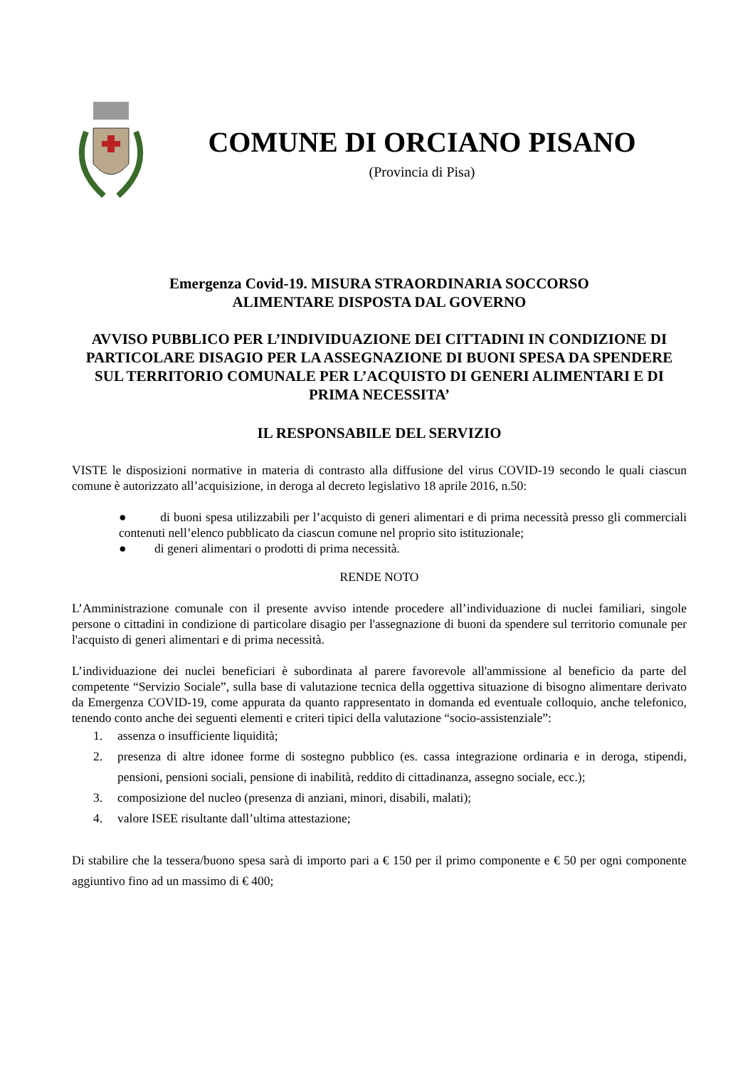COMUNE DI ORCIANO PISANO
(Provincia di Pisa)
Emergenza Covid-19. MISURA STRAORDINARIA SOCCORSO
ALIMENTARE DISPOSTA DAL GOVERNO
AVVISO PUBBLICO PER L’INDIVIDUAZIONE DEI CITTADINI IN CONDIZIONE DI PARTICOLARE DISAGIO PER LA ASSEGNAZIONE DI BUONI SPESA DA SPENDERE SUL TERRITORIO COMUNALE PER L’ACQUISTO DI GENERI ALIMENTARI E DI PRIMA NECESSITA’
IL RESPONSABILE DEL SERVIZIO
VISTE le disposizioni normative in materia di contrasto alla diffusione del virus COVID-19 secondo le quali ciascun comune è autorizzato all’acquisizione, in deroga al decreto legislativo 18 aprile 2016, n.50:
● di buoni spesa utilizzabili per l’acquisto di generi alimentari e di prima necessità presso gli commerciali contenuti nell’elenco pubblicato da ciascun comune nel proprio sito istituzionale;
● di generi alimentari o prodotti di prima necessità.
RENDE NOTO
L’Amministrazione comunale con il presente avviso intende procedere all’individuazione di nuclei familiari, singole persone o cittadini in condizione di particolare disagio per l'assegnazione di buoni da spendere sul territorio comunale per l'acquisto di generi alimentari e di prima necessità.
L’individuazione dei nuclei beneficiari è subordinata al parere favorevole all'ammissione al beneficio da parte del competente “Servizio Sociale”, sulla base di valutazione tecnica della oggettiva situazione di bisogno alimentare derivato da Emergenza COVID-19, come appurata da quanto rappresentato in domanda ed eventuale colloquio, anche telefonico, tenendo conto anche dei seguenti elementi e criteri tipici della valutazione “socio-assistenziale”:
1. assenza o insufficiente liquidità;
2. presenza di altre idonee forme di sostegno pubblico (es. cassa integrazione ordinaria e in deroga, stipendi, pensioni, pensioni sociali, pensione di inabilità, reddito di cittadinanza, assegno sociale, ecc.);
3. composizione del nucleo (presenza di anziani, minori, disabili, malati);
4. valore ISEE risultante dall’ultima attestazione;
Di stabilire che la tessera/buono spesa sarà di importo pari a € 150 per il primo componente e € 50 per ogni componente aggiuntivo fino ad un massimo di € 400;